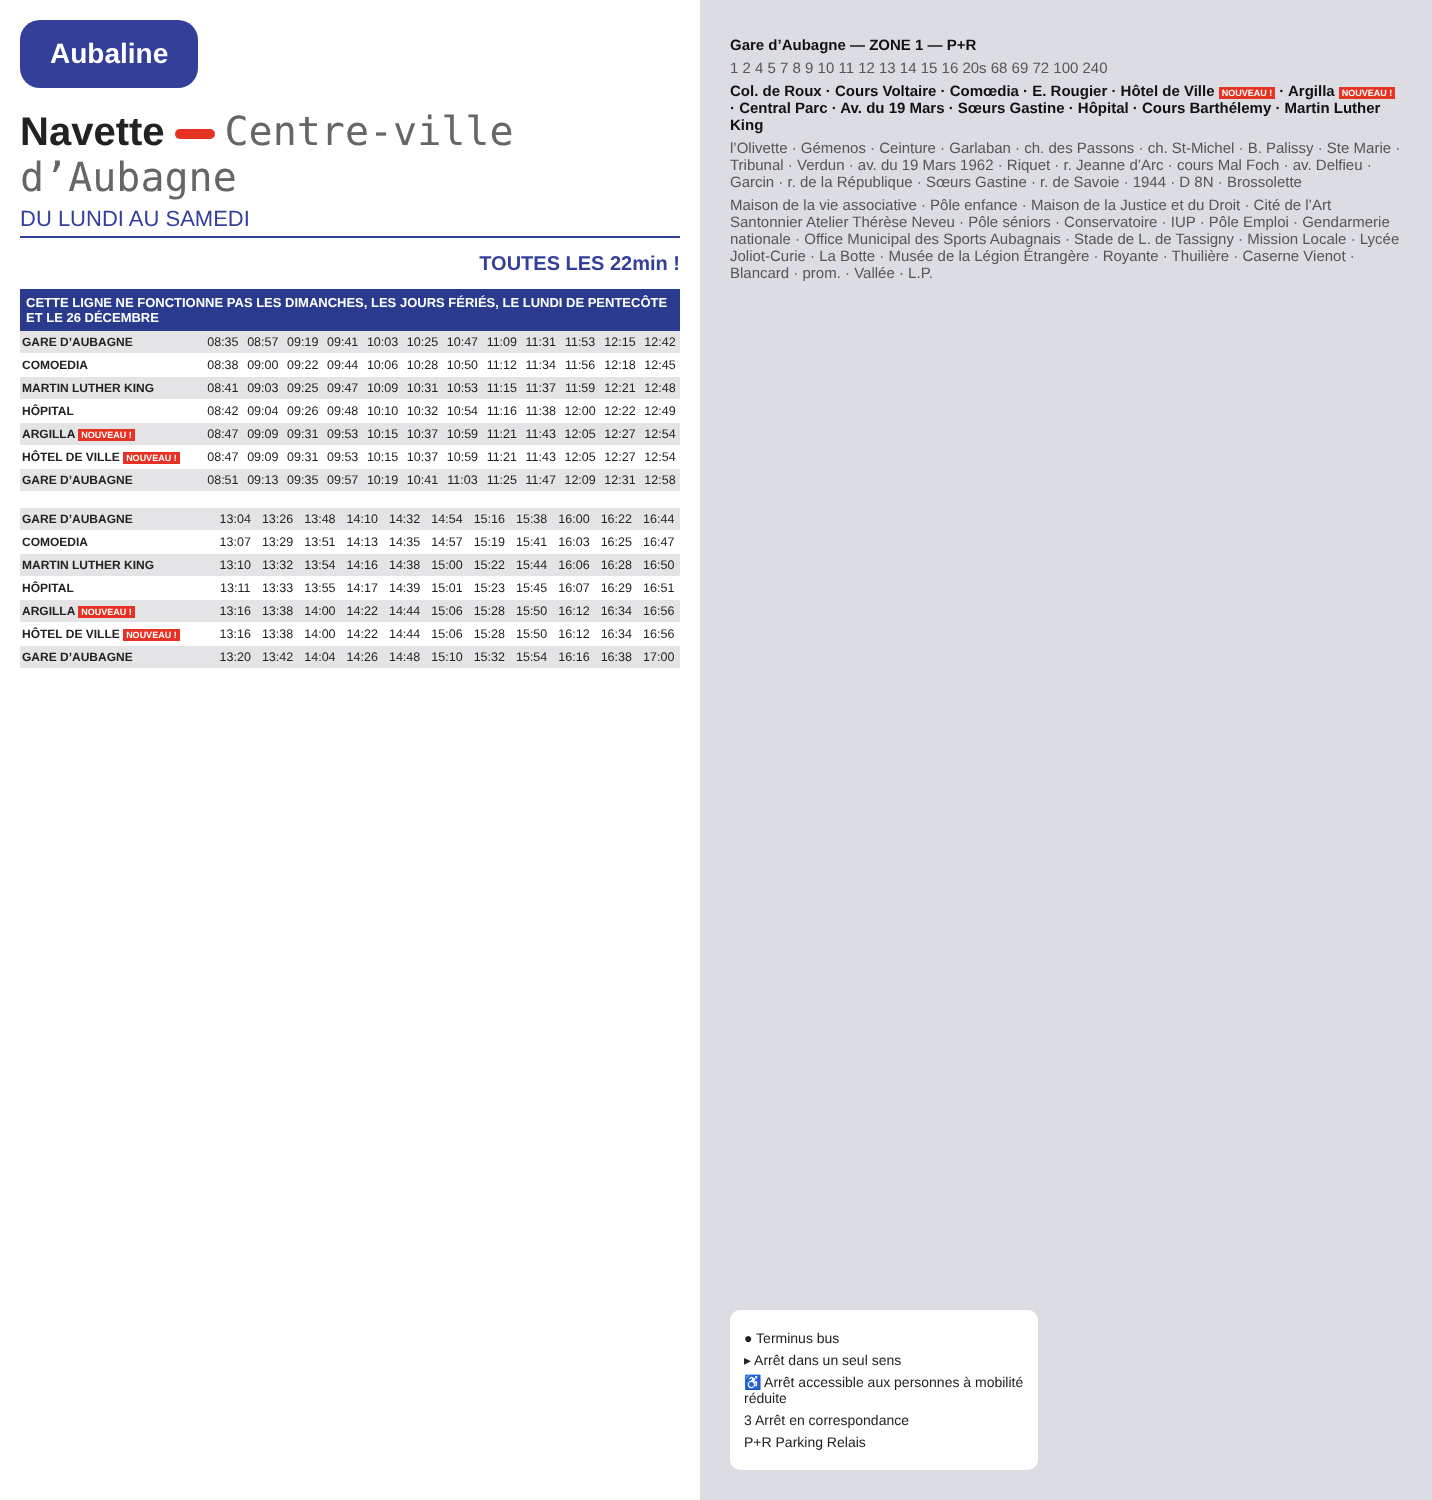Aubaline
Navette Centre-ville d’Aubagne
DU LUNDI AU SAMEDI
TOUTES LES 22min !
CETTE LIGNE NE FONCTIONNE PAS LES DIMANCHES, LES JOURS FÉRIÉS, LE LUNDI DE PENTECÔTE ET LE 26 DÉCEMBRE
| GARE D’AUBAGNE | 08:35 | 08:57 | 09:19 | 09:41 | 10:03 | 10:25 | 10:47 | 11:09 | 11:31 | 11:53 | 12:15 | 12:42 |
| COMOEDIA | 08:38 | 09:00 | 09:22 | 09:44 | 10:06 | 10:28 | 10:50 | 11:12 | 11:34 | 11:56 | 12:18 | 12:45 |
| MARTIN LUTHER KING | 08:41 | 09:03 | 09:25 | 09:47 | 10:09 | 10:31 | 10:53 | 11:15 | 11:37 | 11:59 | 12:21 | 12:48 |
| HÔPITAL | 08:42 | 09:04 | 09:26 | 09:48 | 10:10 | 10:32 | 10:54 | 11:16 | 11:38 | 12:00 | 12:22 | 12:49 |
| ARGILLA NOUVEAU ! | 08:47 | 09:09 | 09:31 | 09:53 | 10:15 | 10:37 | 10:59 | 11:21 | 11:43 | 12:05 | 12:27 | 12:54 |
| HÔTEL DE VILLE NOUVEAU ! | 08:47 | 09:09 | 09:31 | 09:53 | 10:15 | 10:37 | 10:59 | 11:21 | 11:43 | 12:05 | 12:27 | 12:54 |
| GARE D’AUBAGNE | 08:51 | 09:13 | 09:35 | 09:57 | 10:19 | 10:41 | 11:03 | 11:25 | 11:47 | 12:09 | 12:31 | 12:58 |
| GARE D’AUBAGNE | 13:04 | 13:26 | 13:48 | 14:10 | 14:32 | 14:54 | 15:16 | 15:38 | 16:00 | 16:22 | 16:44 |
| COMOEDIA | 13:07 | 13:29 | 13:51 | 14:13 | 14:35 | 14:57 | 15:19 | 15:41 | 16:03 | 16:25 | 16:47 |
| MARTIN LUTHER KING | 13:10 | 13:32 | 13:54 | 14:16 | 14:38 | 15:00 | 15:22 | 15:44 | 16:06 | 16:28 | 16:50 |
| HÔPITAL | 13:11 | 13:33 | 13:55 | 14:17 | 14:39 | 15:01 | 15:23 | 15:45 | 16:07 | 16:29 | 16:51 |
| ARGILLA NOUVEAU ! | 13:16 | 13:38 | 14:00 | 14:22 | 14:44 | 15:06 | 15:28 | 15:50 | 16:12 | 16:34 | 16:56 |
| HÔTEL DE VILLE NOUVEAU ! | 13:16 | 13:38 | 14:00 | 14:22 | 14:44 | 15:06 | 15:28 | 15:50 | 16:12 | 16:34 | 16:56 |
| GARE D’AUBAGNE | 13:20 | 13:42 | 14:04 | 14:26 | 14:48 | 15:10 | 15:32 | 15:54 | 16:16 | 16:38 | 17:00 |
Gare d’Aubagne — ZONE 1 — P+R
1 2 4 5 7 8 9 10 11 12 13 14 15 16 20s 68 69 72 100 240
Col. de Roux · Cours Voltaire · Comœdia · E. Rougier · Hôtel de Ville NOUVEAU ! · Argilla NOUVEAU ! · Central Parc · Av. du 19 Mars · Sœurs Gastine · Hôpital · Cours Barthélemy · Martin Luther King
l’Olivette · Gémenos · Ceinture · Garlaban · ch. des Passons · ch. St-Michel · B. Palissy · Ste Marie · Tribunal · Verdun · av. du 19 Mars 1962 · Riquet · r. Jeanne d’Arc · cours Mal Foch · av. Delfieu · Garcin · r. de la République · Sœurs Gastine · r. de Savoie · 1944 · D 8N · Brossolette
Maison de la vie associative · Pôle enfance · Maison de la Justice et du Droit · Cité de l’Art Santonnier Atelier Thérèse Neveu · Pôle séniors · Conservatoire · IUP · Pôle Emploi · Gendarmerie nationale · Office Municipal des Sports Aubagnais · Stade de L. de Tassigny · Mission Locale · Lycée Joliot-Curie · La Botte · Musée de la Légion Étrangère · Royante · Thuilière · Caserne Vienot · Blancard · prom. · Vallée · L.P.
● Terminus bus
▸ Arrêt dans un seul sens
♿ Arrêt accessible aux personnes à mobilité réduite
3 Arrêt en correspondance
P+R Parking Relais